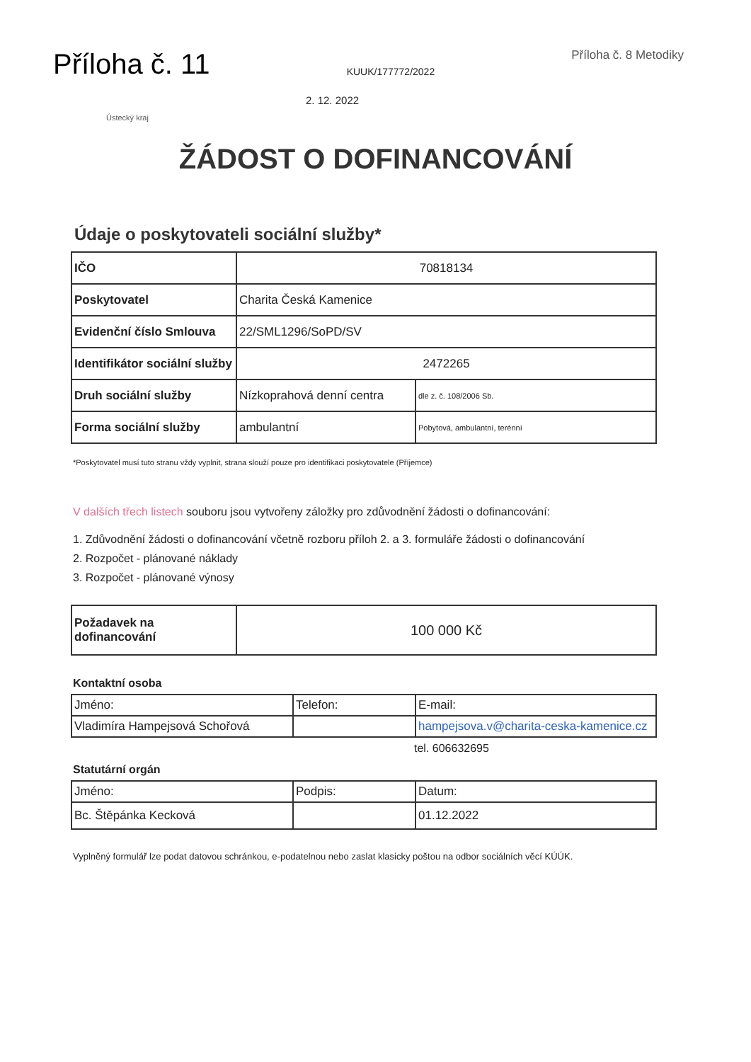Příloha č. 11
KUUK/177772/2022
Příloha č. 8 Metodiky
2. 12. 2022
Ústecký kraj
ŽÁDOST O DOFINANCOVÁNÍ
Údaje o poskytovateli sociální služby*
| IČO | 70818134 | |
| Poskytovatel | Charita Česká Kamenice | |
| Evidenční číslo Smlouva | 22/SML1296/SoPD/SV | |
| Identifikátor sociální služby | 2472265 | |
| Druh sociální služby | Nízkoprahová denní centra | dle z. č. 108/2006 Sb. |
| Forma sociální služby | ambulantní | Pobytová, ambulantní, terénní |
*Poskytovatel musí tuto stranu vždy vyplnit, strana slouží pouze pro identifikaci poskytovatele (Příjemce)
V dalších třech listech souboru jsou vytvořeny záložky pro zdůvodnění žádosti o dofinancování:
1. Zdůvodnění žádosti o dofinancování včetně rozboru příloh 2. a 3. formuláře žádosti o dofinancování
2. Rozpočet - plánované náklady
3. Rozpočet - plánované výnosy
| Požadavek na dofinancování | 100 000 Kč |
Kontaktní osoba
| Jméno: | Telefon: | E-mail: |
| Vladimíra Hampejsová Schořová | | hampejsova.v@charita-ceska-kamenice.cz |
tel. 606632695
Statutární orgán
| Jméno: | Podpis: | Datum: |
| Bc. Štěpánka Kecková | | 01.12.2022 |
Vyplněný formulář lze podat datovou schránkou, e-podatelnou nebo zaslat klasicky poštou na odbor sociálních věcí KÚÚK.